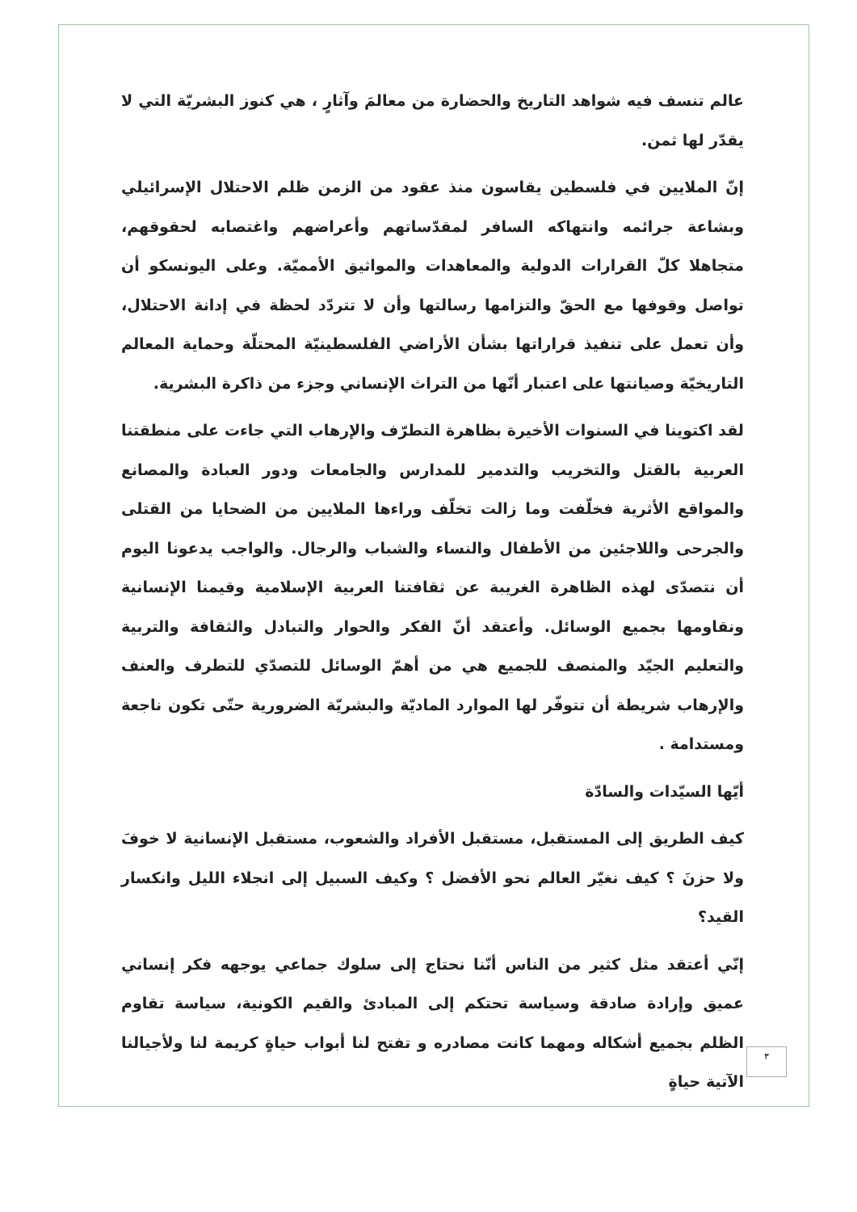عالم تنسف فيه شواهد التاريخ والحضارة من معالمَ وآثارٍ ، هي كنوز البشريّة التي لا يقدّر لها ثمن.
إنّ الملايين في فلسطين يقاسون منذ عقود من الزمن ظلم الاحتلال الإسرائيلي وبشاعة جرائمه وانتهاكه السافر لمقدّساتهم وأعراضهم واغتصابه لحقوقهم، متجاهلا كلّ القرارات الدولية والمعاهدات والمواثيق الأمميّة. وعلى اليونسكو أن تواصل وقوفها مع الحقّ والتزامها رسالتها وأن لا تتردّد لحظة في إدانة الاحتلال، وأن تعمل على تنفيذ قراراتها بشأن الأراضي الفلسطينيّة المحتلّة وحماية المعالم التاريخيّة وصيانتها على اعتبار أنّها من التراث الإنساني وجزء من ذاكرة البشرية.
لقد اكتوينا في السنوات الأخيرة بظاهرة التطرّف والإرهاب التي جاءت على منطقتنا العربية بالقتل والتخريب والتدمير للمدارس والجامعات ودور العبادة والمصانع والمواقع الأثرية فخلّفت وما زالت تخلّف وراءها الملايين من الضحايا من القتلى والجرحى واللاجئين من الأطفال والنساء والشباب والرجال. والواجب يدعونا اليوم أن نتصدّى لهذه الظاهرة الغريبة عن ثقافتنا العربية الإسلامية وقيمنا الإنسانية ونقاومها بجميع الوسائل. وأعتقد أنّ الفكر والحوار والتبادل والثقافة والتربية والتعليم الجيّد والمنصف للجميع هي من أهمّ الوسائل للتصدّي للتطرف والعنف والإرهاب شريطة أن تتوفّر لها الموارد الماديّة والبشريّة الضرورية حتّى تكون ناجعة ومستدامة .
أيّها السيّدات والسادّة
كيف الطريق إلى المستقبل، مستقبل الأفراد والشعوب، مستقبل الإنسانية لا خوفَ ولا حزنَ ؟ كيف نغيّر العالم نحو الأفضل ؟ وكيف السبيل إلى انجلاء الليل وانكسار القيد؟
إنّي أعتقد مثل كثير من الناس أنّنا نحتاج إلى سلوك جماعي يوجهه فكر إنساني عميق وإرادة صادقة وسياسة تحتكم إلى المبادئ والقيم الكونية، سياسة تقاوم الظلم بجميع أشكاله ومهما كانت مصادره و تفتح لنا أبواب حياةٍ كريمة لنا ولأجيالنا الآتية حياةٍ
٣